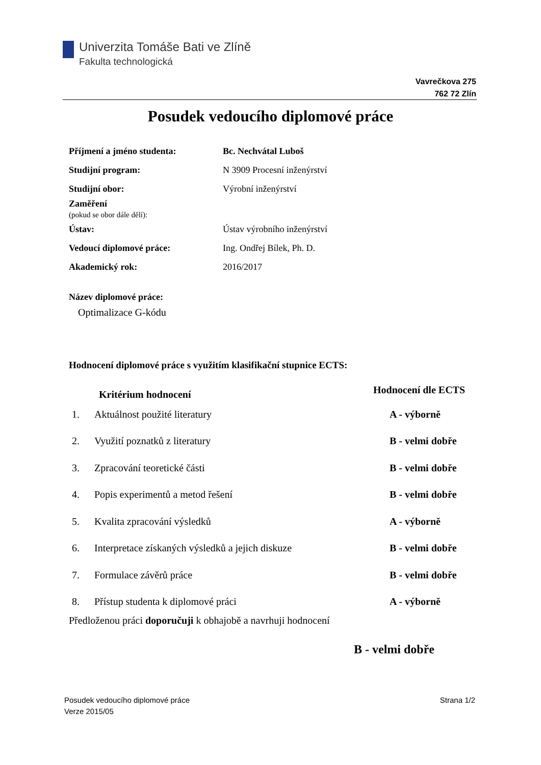Univerzita Tomáše Bati ve Zlíně
Fakulta technologická
Vavrečkova 275
762 72 Zlín
Posudek vedoucího diplomové práce
| Příjmení a jméno studenta: | Bc. Nechvátal Luboš |
| Studijní program: | N 3909 Procesní inženýrství |
| Studijní obor: | Výrobní inženýrství |
| Zaměření (pokud se obor dále dělí): | |
| Ústav: | Ústav výrobního inženýrství |
| Vedoucí diplomové práce: | Ing. Ondřej Bílek, Ph. D. |
| Akademický rok: | 2016/2017 |
Název diplomové práce:
Optimalizace G-kódu
Hodnocení diplomové práce s využitím klasifikační stupnice ECTS:
| | Kritérium hodnocení | Hodnocení dle ECTS |
| --- | --- | --- |
| 1. | Aktuálnost použité literatury | A - výborně |
| 2. | Využití poznatků z literatury | B - velmi dobře |
| 3. | Zpracování teoretické části | B - velmi dobře |
| 4. | Popis experimentů a metod řešení | B - velmi dobře |
| 5. | Kvalita zpracování výsledků | A - výborně |
| 6. | Interpretace získaných výsledků a jejich diskuze | B - velmi dobře |
| 7. | Formulace závěrů práce | B - velmi dobře |
| 8. | Přístup studenta k diplomové práci | A - výborně |
Předloženou práci doporučuji k obhajobě a navrhuji hodnocení
B - velmi dobře
Posudek vedoucího diplomové práce
Verze 2015/05
Strana 1/2